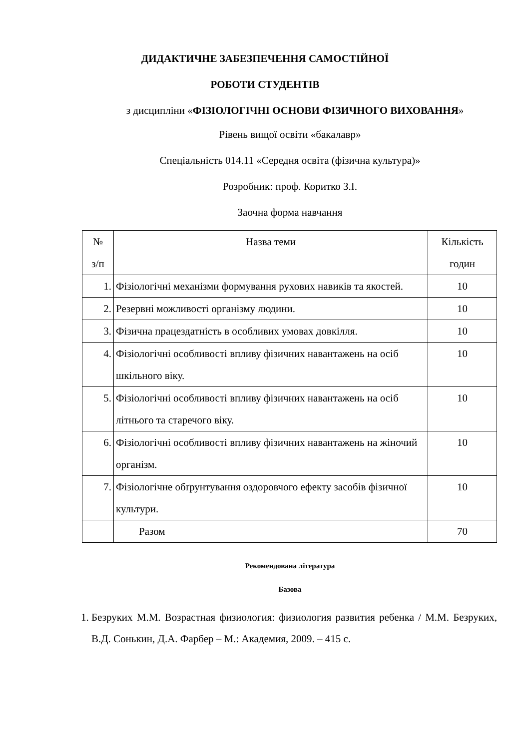ДИДАКТИЧНЕ ЗАБЕЗПЕЧЕННЯ САМОСТІЙНОЇ
РОБОТИ СТУДЕНТІВ
з дисципліни «ФІЗІОЛОГІЧНІ ОСНОВИ ФІЗИЧНОГО ВИХОВАННЯ»
Рівень вищої освіти «бакалавр»
Спеціальність 014.11 «Середня освіта (фізична культура)»
Розробник: проф. Коритко З.І.
Заочна форма навчання
| № з/п | Назва теми | Кількість годин |
| --- | --- | --- |
| 1. | Фізіологічні механізми формування рухових навиків та якостей. | 10 |
| 2. | Резервні можливості організму людини. | 10 |
| 3. | Фізична працездатність в особливих умовах довкілля. | 10 |
| 4. | Фізіологічні особливості впливу фізичних навантажень на осіб шкільного віку. | 10 |
| 5. | Фізіологічні особливості впливу фізичних навантажень на осіб літнього та старечого віку. | 10 |
| 6. | Фізіологічні особливості впливу фізичних навантажень на жіночий організм. | 10 |
| 7. | Фізіологічне обґрунтування оздоровчого ефекту засобів фізичної культури. | 10 |
| | Разом | 70 |
Рекомендована література
Базова
1. Безруких М.М. Возрастная физиология: физиология развития ребенка / М.М. Безруких, В.Д. Сонькин, Д.А. Фарбер – М.: Академия, 2009. – 415 с.